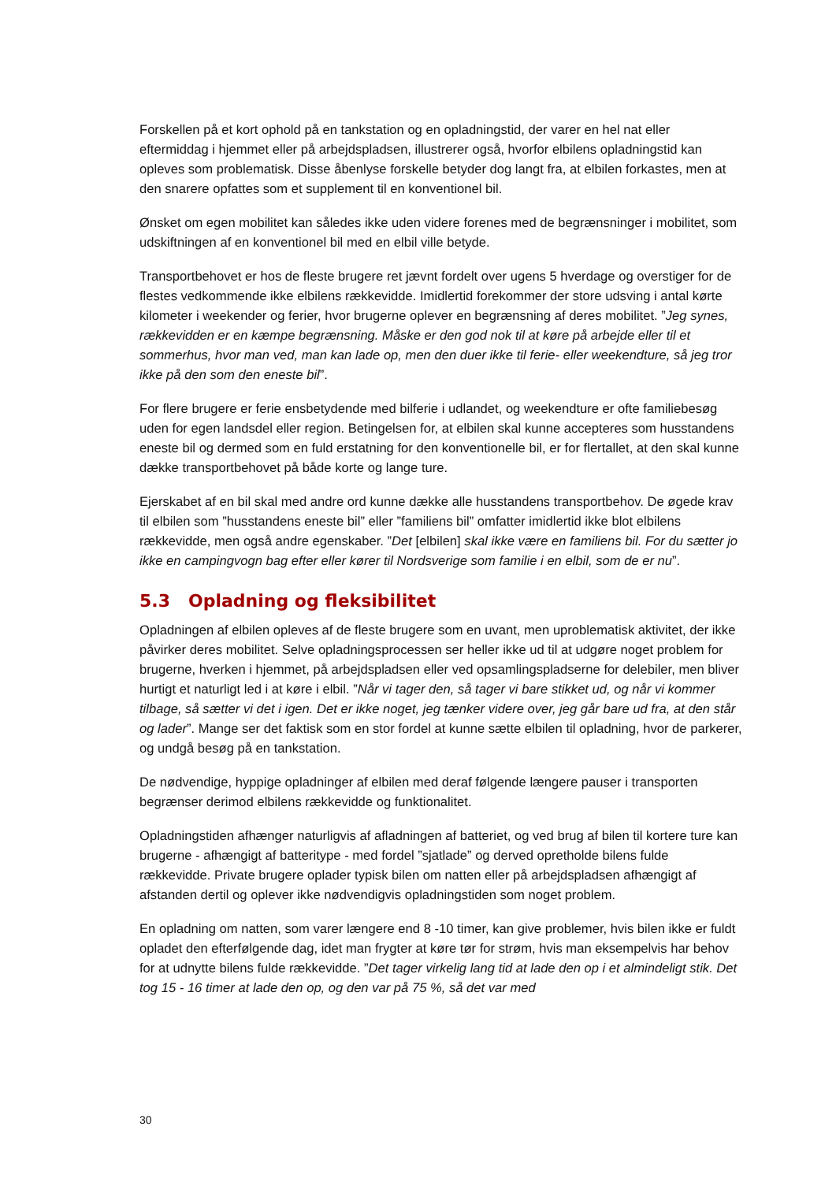Forskellen på et kort ophold på en tankstation og en opladningstid, der varer en hel nat eller eftermiddag i hjemmet eller på arbejdspladsen, illustrerer også, hvorfor elbilens opladningstid kan opleves som problematisk. Disse åbenlyse forskelle betyder dog langt fra, at elbilen forkastes, men at den snarere opfattes som et supplement til en konventionel bil.
Ønsket om egen mobilitet kan således ikke uden videre forenes med de begrænsninger i mobilitet, som udskiftningen af en konventionel bil med en elbil ville betyde.
Transportbehovet er hos de fleste brugere ret jævnt fordelt over ugens 5 hverdage og overstiger for de flestes vedkommende ikke elbilens rækkevidde. Imidlertid forekommer der store udsving i antal kørte kilometer i weekender og ferier, hvor brugerne oplever en begrænsning af deres mobilitet. ”Jeg synes, rækkevidden er en kæmpe begrænsning. Måske er den god nok til at køre på arbejde eller til et sommerhus, hvor man ved, man kan lade op, men den duer ikke til ferie- eller weekendture, så jeg tror ikke på den som den eneste bil”.
For flere brugere er ferie ensbetydende med bilferie i udlandet, og weekendture er ofte familiebesøg uden for egen landsdel eller region. Betingelsen for, at elbilen skal kunne accepteres som husstandens eneste bil og dermed som en fuld erstatning for den konventionelle bil, er for flertallet, at den skal kunne dække transportbehovet på både korte og lange ture.
Ejerskabet af en bil skal med andre ord kunne dække alle husstandens transportbehov. De øgede krav til elbilen som ”husstandens eneste bil” eller ”familiens bil” omfatter imidlertid ikke blot elbilens rækkevidde, men også andre egenskaber. ”Det [elbilen] skal ikke være en familiens bil. For du sætter jo ikke en campingvogn bag efter eller kører til Nordsverige som familie i en elbil, som de er nu”.
5.3 Opladning og fleksibilitet
Opladningen af elbilen opleves af de fleste brugere som en uvant, men uproblematisk aktivitet, der ikke påvirker deres mobilitet. Selve opladningsprocessen ser heller ikke ud til at udgøre noget problem for brugerne, hverken i hjemmet, på arbejdspladsen eller ved opsamlingspladserne for delebiler, men bliver hurtigt et naturligt led i at køre i elbil. ”Når vi tager den, så tager vi bare stikket ud, og når vi kommer tilbage, så sætter vi det i igen. Det er ikke noget, jeg tænker videre over, jeg går bare ud fra, at den står og lader”. Mange ser det faktisk som en stor fordel at kunne sætte elbilen til opladning, hvor de parkerer, og undgå besøg på en tankstation.
De nødvendige, hyppige opladninger af elbilen med deraf følgende længere pauser i transporten begrænser derimod elbilens rækkevidde og funktionalitet.
Opladningstiden afhænger naturligvis af afladningen af batteriet, og ved brug af bilen til kortere ture kan brugerne - afhængigt af batteritype - med fordel ”sjatlade” og derved opretholde bilens fulde rækkevidde. Private brugere oplader typisk bilen om natten eller på arbejdspladsen afhængigt af afstanden dertil og oplever ikke nødvendigvis opladningstiden som noget problem.
En opladning om natten, som varer længere end 8 -10 timer, kan give problemer, hvis bilen ikke er fuldt opladet den efterfølgende dag, idet man frygter at køre tør for strøm, hvis man eksempelvis har behov for at udnytte bilens fulde rækkevidde. ”Det tager virkelig lang tid at lade den op i et almindeligt stik. Det tog 15 - 16 timer at lade den op, og den var på 75 %, så det var med
30